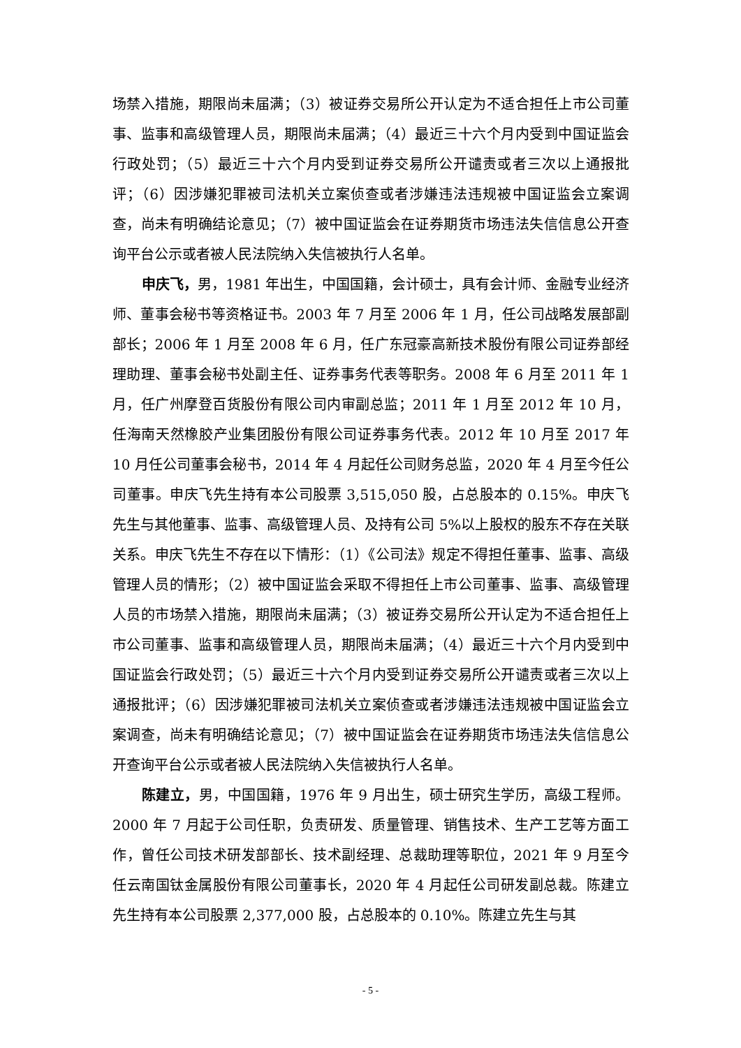场禁入措施，期限尚未届满；（3）被证券交易所公开认定为不适合担任上市公司董事、监事和高级管理人员，期限尚未届满；（4）最近三十六个月内受到中国证监会行政处罚；（5）最近三十六个月内受到证券交易所公开谴责或者三次以上通报批评；（6）因涉嫌犯罪被司法机关立案侦查或者涉嫌违法违规被中国证监会立案调查，尚未有明确结论意见；（7）被中国证监会在证券期货市场违法失信信息公开查询平台公示或者被人民法院纳入失信被执行人名单。
申庆飞，男，1981 年出生，中国国籍，会计硕士，具有会计师、金融专业经济师、董事会秘书等资格证书。2003 年 7 月至 2006 年 1 月，任公司战略发展部副部长；2006 年 1 月至 2008 年 6 月，任广东冠豪高新技术股份有限公司证券部经理助理、董事会秘书处副主任、证券事务代表等职务。2008 年 6 月至 2011 年 1 月，任广州摩登百货股份有限公司内审副总监；2011 年 1 月至 2012 年 10 月，任海南天然橡胶产业集团股份有限公司证券事务代表。2012 年 10 月至 2017 年 10 月任公司董事会秘书，2014 年 4 月起任公司财务总监，2020 年 4 月至今任公司董事。申庆飞先生持有本公司股票 3,515,050 股，占总股本的 0.15%。申庆飞先生与其他董事、监事、高级管理人员、及持有公司 5%以上股权的股东不存在关联关系。申庆飞先生不存在以下情形：（1）《公司法》规定不得担任董事、监事、高级管理人员的情形；（2）被中国证监会采取不得担任上市公司董事、监事、高级管理人员的市场禁入措施，期限尚未届满；（3）被证券交易所公开认定为不适合担任上市公司董事、监事和高级管理人员，期限尚未届满；（4）最近三十六个月内受到中国证监会行政处罚；（5）最近三十六个月内受到证券交易所公开谴责或者三次以上通报批评；（6）因涉嫌犯罪被司法机关立案侦查或者涉嫌违法违规被中国证监会立案调查，尚未有明确结论意见；（7）被中国证监会在证券期货市场违法失信信息公开查询平台公示或者被人民法院纳入失信被执行人名单。
陈建立，男，中国国籍，1976 年 9 月出生，硕士研究生学历，高级工程师。2000 年 7 月起于公司任职，负责研发、质量管理、销售技术、生产工艺等方面工作，曾任公司技术研发部部长、技术副经理、总裁助理等职位，2021 年 9 月至今任云南国钛金属股份有限公司董事长，2020 年 4 月起任公司研发副总裁。陈建立先生持有本公司股票 2,377,000 股，占总股本的 0.10%。陈建立先生与其
- 5 -